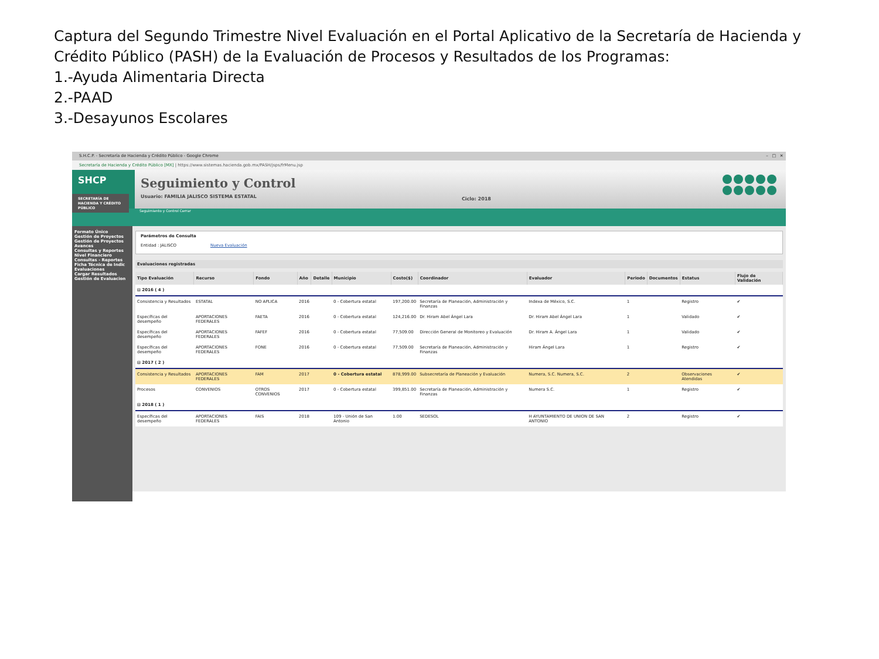Captura del Segundo Trimestre Nivel Evaluación en el Portal Aplicativo de la Secretaría de Hacienda y Crédito Público (PASH) de la Evaluación de Procesos y Resultados de los Programas:
1.-Ayuda Alimentaria Directa
2.-PAAD
3.-Desayunos Escolares
S.H.C.P. - Secretaría de Hacienda y Crédito Público - Google Chrome – □ ✕
Secretaría de Hacienda y Crédito Público [MX] | https://www.sistemas.hacienda.gob.mx/PASH/jsps/frMenu.jsp
SHCP
SECRETARÍA DE HACIENDA Y CRÉDITO PÚBLICO
Seguimiento y Control
Usuario: FAMILIA JALISCO SISTEMA ESTATAL
Ciclo: 2018
Seguimiento y Control Cerrar
Formato Único
Gestión de Proyectos
Gestión de Proyectos
Avances
Consultas y Reportes
Nivel Financiero
Consultas - Reportes
Ficha Técnica de Indic
Evaluaciones
Cargar Resultados
Gestión de Evaluacion
Parámetros de Consulta
Entidad : JALISCO Nueva Evaluación
Evaluaciones registradas
| Tipo Evaluación | Recurso | Fondo | Año | Detalle | Municipio | Costo($) | Coordinador | Evaluador | Periodo | Documentos | Estatus | Flujo de Validación |
| --- | --- | --- | --- | --- | --- | --- | --- | --- | --- | --- | --- | --- |
| ⊟ 2016 ( 4 ) | | | | | | | | | | | | |
| Consistencia y Resultados | ESTATAL | NO APLICA | 2016 | | 0 - Cobertura estatal | 197,200.00 | Secretaría de Planeación, Administración y Finanzas | Indexa de México, S.C. | 1 | | Registro | ✔ |
| Específicas del desempeño | APORTACIONES FEDERALES | FAETA | 2016 | | 0 - Cobertura estatal | 124,216.00 | Dr. Hiram Abel Ángel Lara | Dr. Hiram Abel Ángel Lara | 1 | | Validado | ✔ |
| Específicas del desempeño | APORTACIONES FEDERALES | FAFEF | 2016 | | 0 - Cobertura estatal | 77,509.00 | Dirección General de Monitoreo y Evaluación | Dr. Hiram A. Ángel Lara | 1 | | Validado | ✔ |
| Específicas del desempeño | APORTACIONES FEDERALES | FONE | 2016 | | 0 - Cobertura estatal | 77,509.00 | Secretaría de Planeación, Administración y Finanzas | Hiram Ángel Lara | 1 | | Registro | ✔ |
| ⊟ 2017 ( 2 ) | | | | | | | | | | | | |
| Consistencia y Resultados | APORTACIONES FEDERALES | FAM | 2017 | | 0 - Cobertura estatal | 878,999.00 | Subsecretaría de Planeación y Evaluación | Numera, S.C. Numera, S.C. | 2 | | Observaciones Atendidas | ✔ |
| Procesos | CONVENIOS | OTROS CONVENIOS | 2017 | | 0 - Cobertura estatal | 399,851.00 | Secretaría de Planeación, Administración y Finanzas | Numera S.C. | 1 | | Registro | ✔ |
| ⊟ 2018 ( 1 ) | | | | | | | | | | | | |
| Específicas del desempeño | APORTACIONES FEDERALES | FAIS | 2018 | | 109 - Unión de San Antonio | 1.00 | SEDESOL | H AYUNTAMIENTO DE UNION DE SAN ANTONIO | 2 | | Registro | ✔ |